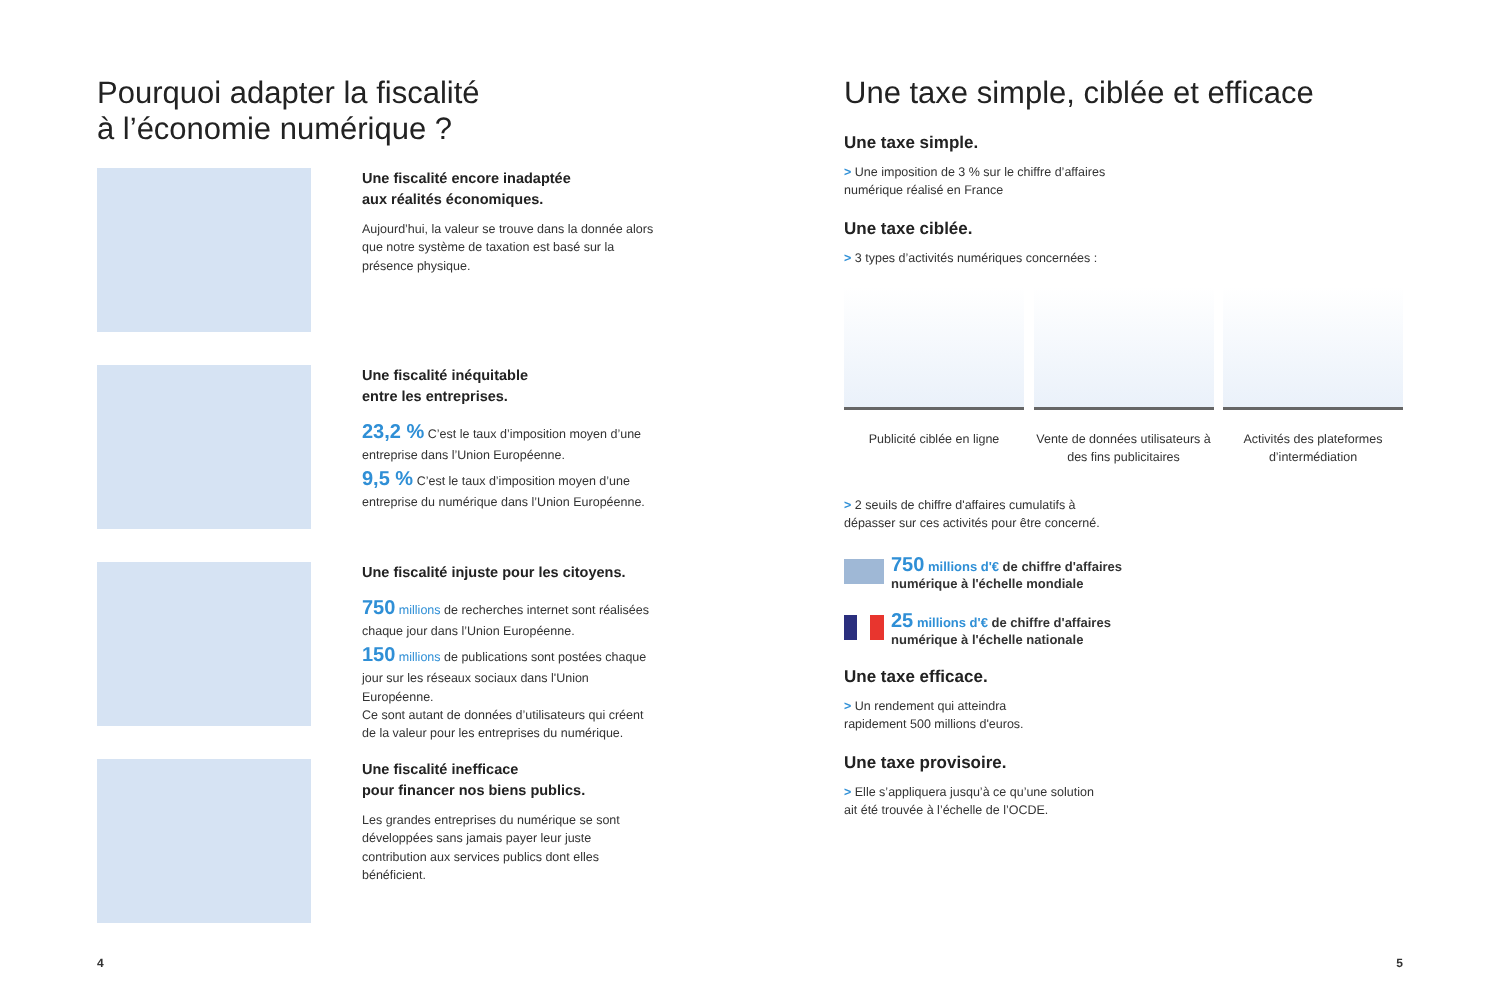Pourquoi adapter la fiscalité
à l’économie numérique ?
Une fiscalité encore inadaptée
aux réalités économiques.
Aujourd’hui, la valeur se trouve dans la donnée alors que notre système de taxation est basé sur la présence physique.
Une fiscalité inéquitable
entre les entreprises.
23,2 % C’est le taux d’imposition moyen d’une entreprise dans l’Union Européenne.
9,5 % C’est le taux d’imposition moyen d’une entreprise du numérique dans l’Union Européenne.
Une fiscalité injuste pour les citoyens.
750 millions de recherches internet sont réalisées chaque jour dans l’Union Européenne.
150 millions de publications sont postées chaque jour sur les réseaux sociaux dans l'Union Européenne.
Ce sont autant de données d’utilisateurs qui créent de la valeur pour les entreprises du numérique.
Une fiscalité inefficace
pour financer nos biens publics.
Les grandes entreprises du numérique se sont développées sans jamais payer leur juste contribution aux services publics dont elles bénéficient.
Une taxe simple, ciblée et efficace
Une taxe simple.
> Une imposition de 3 % sur le chiffre d’affaires
numérique réalisé en France
Une taxe ciblée.
> 3 types d’activités numériques concernées :
Publicité ciblée en ligne
Vente de données utilisateurs à des fins publicitaires
Activités des plateformes d’intermédiation
> 2 seuils de chiffre d'affaires cumulatifs à
dépasser sur ces activités pour être concerné.
750 millions d'€ de chiffre d'affaires
numérique à l'échelle mondiale
25 millions d'€ de chiffre d'affaires
numérique à l'échelle nationale
Une taxe efficace.
> Un rendement qui atteindra
rapidement 500 millions d'euros.
Une taxe provisoire.
> Elle s’appliquera jusqu’à ce qu’une solution
ait été trouvée à l’échelle de l’OCDE.
4 5